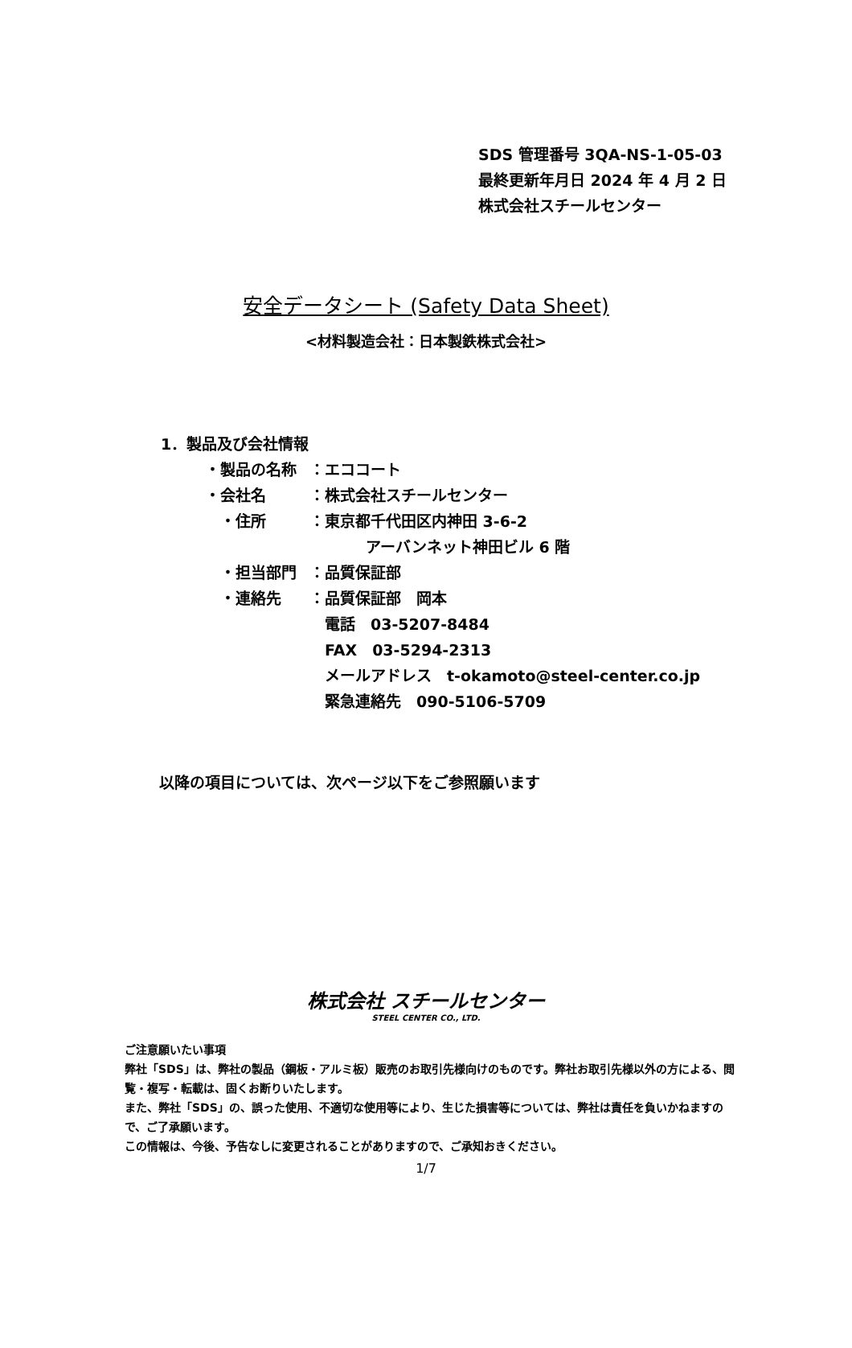SDS 管理番号 3QA-NS-1-05-03
最終更新年月日 2024 年 4 月 2 日
株式会社スチールセンター
安全データシート (Safety Data Sheet)
<材料製造会社：日本製鉄株式会社>
1．製品及び会社情報
・製品の名称 ：エココート
・会社名 ：株式会社スチールセンター
　・住所 ：東京都千代田区内神田 3-6-2
アーバンネット神田ビル 6 階
　・担当部門 ：品質保証部
　・連絡先 ：品質保証部　岡本
　電話　03-5207-8484
　FAX　03-5294-2313
　メールアドレス　t-okamoto@steel-center.co.jp
　緊急連絡先　090-5106-5709
以降の項目については、次ページ以下をご参照願います
株式会社 スチールセンター
STEEL CENTER CO., LTD.
ご注意願いたい事項
弊社「SDS」は、弊社の製品（鋼板・アルミ板）販売のお取引先様向けのものです。弊社お取引先様以外の方による、閲覧・複写・転載は、固くお断りいたします。
また、弊社「SDS」の、誤った使用、不適切な使用等により、生じた損害等については、弊社は責任を負いかねますので、ご了承願います。
この情報は、今後、予告なしに変更されることがありますので、ご承知おきください。
1/7